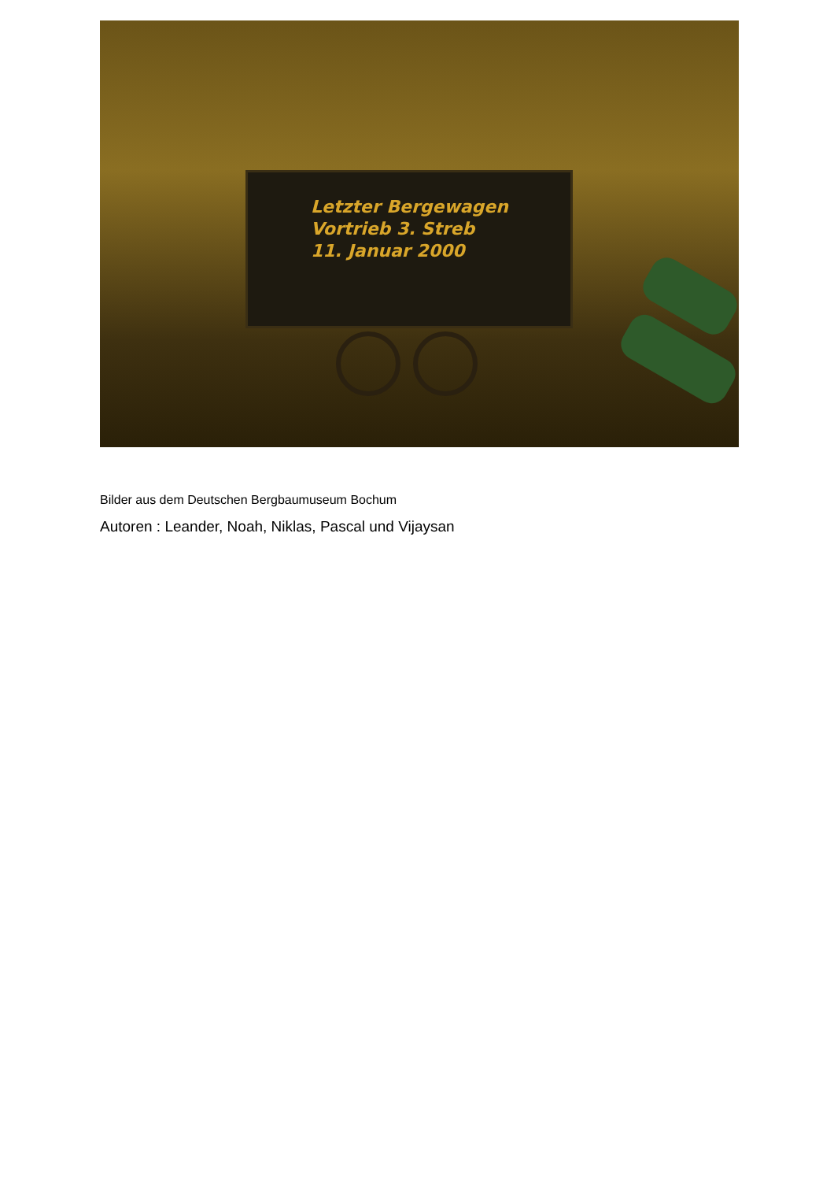Letzter Bergewagen
Vortrieb 3. Streb
11. Januar 2000
Bilder aus dem Deutschen Bergbaumuseum Bochum
Autoren : Leander, Noah, Niklas, Pascal und Vijaysan